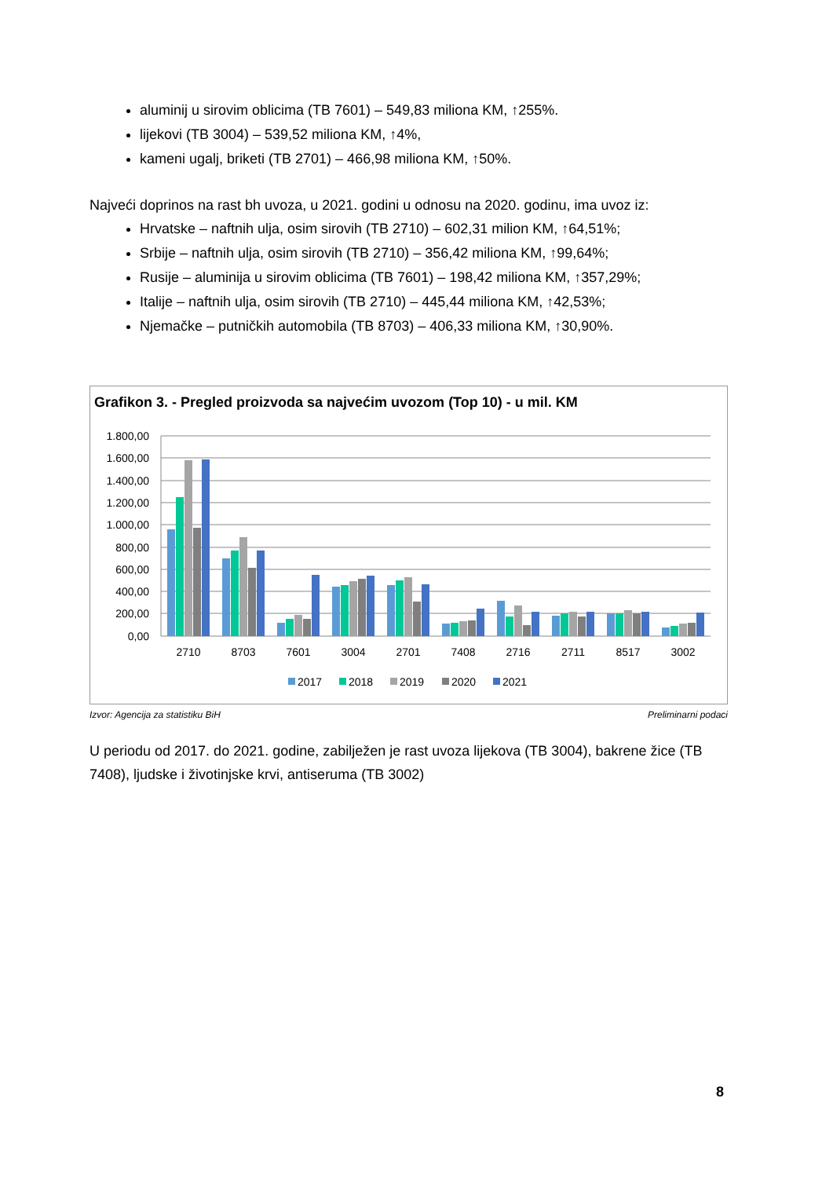aluminij u sirovim oblicima (TB 7601) – 549,83 miliona KM, ↑255%.
lijekovi (TB 3004) – 539,52 miliona KM, ↑4%,
kameni ugalj, briketi (TB 2701) – 466,98 miliona KM, ↑50%.
Najveći doprinos na rast bh uvoza, u 2021. godini u odnosu na 2020. godinu, ima uvoz iz:
Hrvatske – naftnih ulja, osim sirovih (TB 2710) – 602,31 milion KM, ↑64,51%;
Srbije – naftnih ulja, osim sirovih (TB 2710) – 356,42 miliona KM, ↑99,64%;
Rusije – aluminija u sirovim oblicima (TB 7601) – 198,42 miliona KM, ↑357,29%;
Italije – naftnih ulja, osim sirovih (TB 2710) – 445,44 miliona KM, ↑42,53%;
Njemačke – putničkih automobila (TB 8703) – 406,33 miliona KM, ↑30,90%.
Grafikon 3. - Pregled proizvoda sa najvećim uvozom (Top 10) - u mil. KM
1.800,00
1.600,00
1.400,00
1.200,00
1.000,00
800,00
600,00
400,00
200,00
0,00
2710
8703
7601
3004
2701
7408
2716
2711
8517
3002
2017
2018
2019
2020
2021
Izvor: Agencija za statistiku BiH Preliminarni podaci
U periodu od 2017. do 2021. godine, zabilježen je rast uvoza lijekova (TB 3004), bakrene žice (TB 7408), ljudske i životinjske krvi, antiseruma (TB 3002)
8